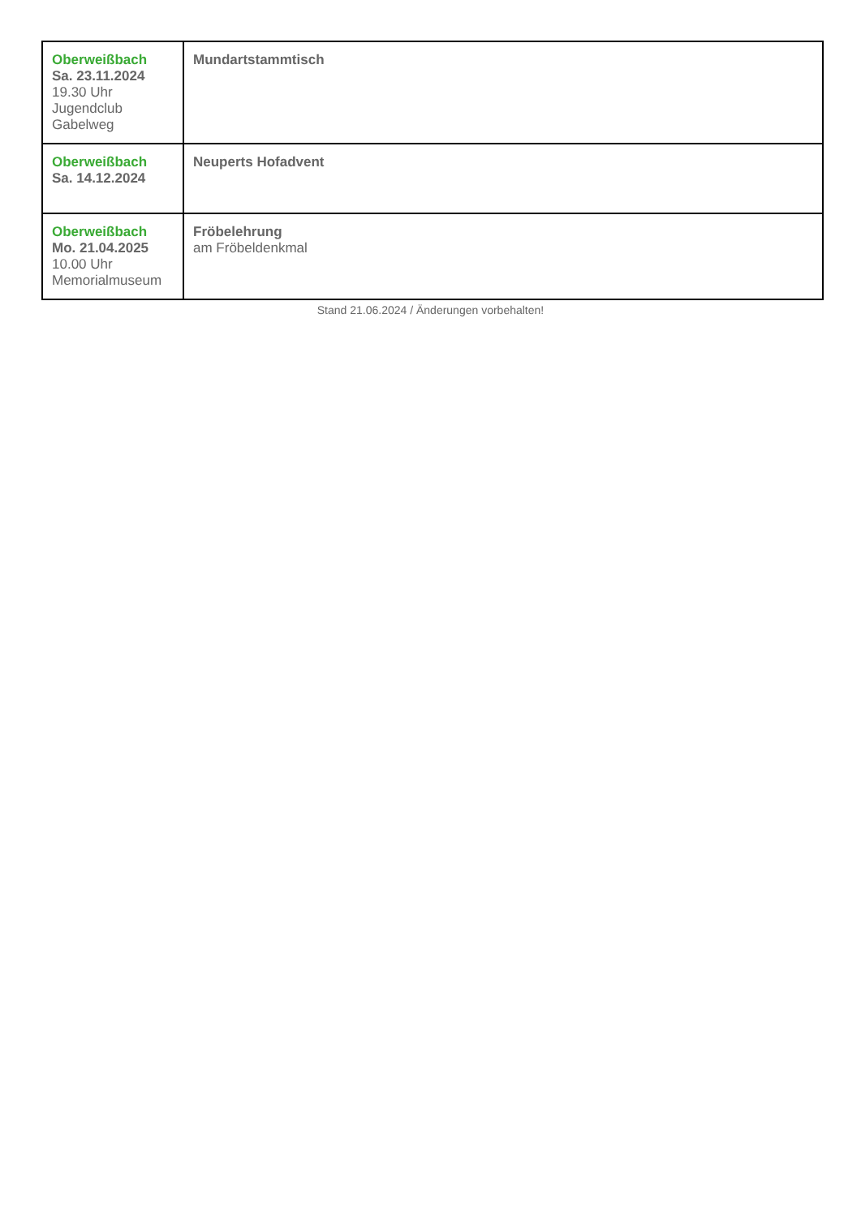| Oberweißbach Sa. 23.11.2024 19.30 Uhr Jugendclub Gabelweg | Mundartstammtisch |
| Oberweißbach Sa. 14.12.2024 | Neuperts Hofadvent |
| Oberweißbach Mo. 21.04.2025 10.00 Uhr Memorialmuseum | Fröbelehrung am Fröbeldenkmal |
Stand 21.06.2024 / Änderungen vorbehalten!